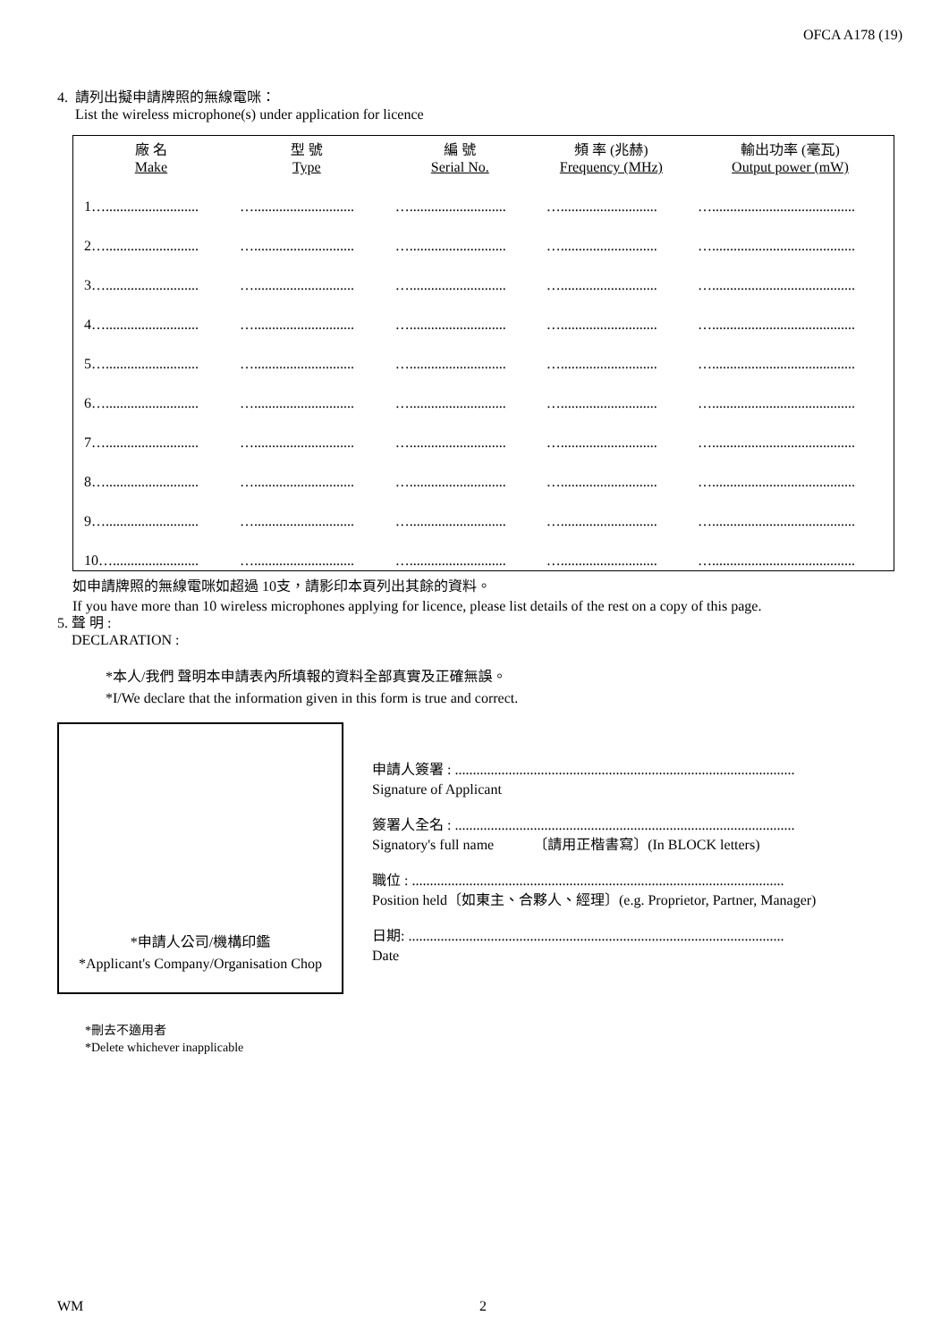OFCA A178 (19)
4. 請列出擬申請牌照的無線電咪：
List the wireless microphone(s) under application for licence
| 廠 名 Make | 型 號 Type | 編 號 Serial No. | 頻 率 (兆赫) Frequency (MHz) | 輸出功率 (毫瓦) Output power (mW) |
| --- | --- | --- | --- | --- |
| 1….......................... | …............................ | …........................... | …........................... | …........................................ |
| 2….......................... | …............................ | …........................... | …........................... | …........................................ |
| 3….......................... | …............................ | …........................... | …........................... | …........................................ |
| 4….......................... | …............................ | …........................... | …........................... | …........................................ |
| 5….......................... | …............................ | …........................... | …........................... | …........................................ |
| 6….......................... | …............................ | …........................... | …........................... | …........................................ |
| 7….......................... | …............................ | …........................... | …........................... | …........................................ |
| 8….......................... | …............................ | …........................... | …........................... | …........................................ |
| 9….......................... | …............................ | …........................... | …........................... | …........................................ |
| 10…........................ | …............................ | …........................... | …........................... | …........................................ |
如申請牌照的無線電咪如超過 10支，請影印本頁列出其餘的資料。
If you have more than 10 wireless microphones applying for licence, please list details of the rest on a copy of this page.
5. 聲 明 :
DECLARATION :
*本人/我們 聲明本申請表內所填報的資料全部真實及正確無誤。
*I/We declare that the information given in this form is true and correct.
*申請人公司/機構印鑑
*Applicant's Company/Organisation Chop
申請人簽署 : ...............................................................................................
Signature of Applicant
簽署人全名 : ...............................................................................................
Signatory's full name 〔請用正楷書寫〕(In BLOCK letters)
職位 : ........................................................................................................
Position held〔如東主、合夥人、經理〕(e.g. Proprietor, Partner, Manager)
日期: .........................................................................................................
Date
*刪去不適用者
*Delete whichever inapplicable
WM 2